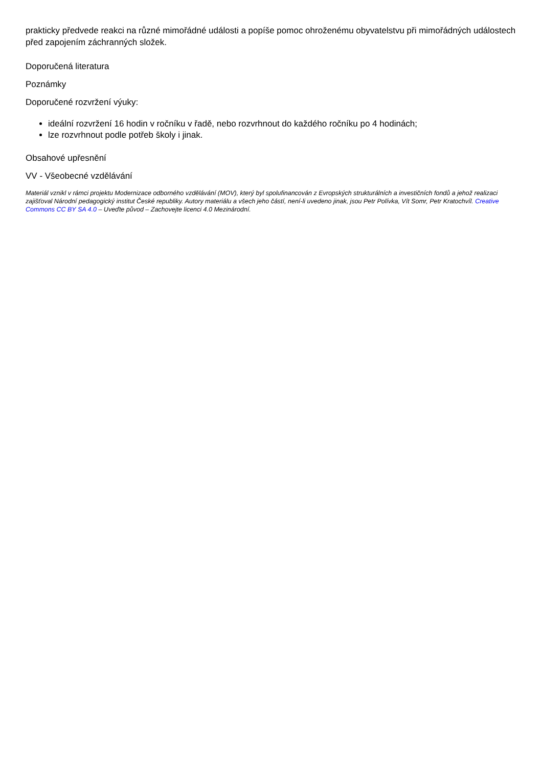prakticky předvede reakci na různé mimořádné události a popíše pomoc ohroženému obyvatelstvu při mimořádných událostech před zapojením záchranných složek.
Doporučená literatura
Poznámky
Doporučené rozvržení výuky:
ideální rozvržení 16 hodin v ročníku v řadě, nebo rozvrhnout do každého ročníku po 4 hodinách;
lze rozvrhnout podle potřeb školy i jinak.
Obsahové upřesnění
VV - Všeobecné vzdělávání
Materiál vznikl v rámci projektu Modernizace odborného vzdělávání (MOV), který byl spolufinancován z Evropských strukturálních a investičních fondů a jehož realizaci zajišťoval Národní pedagogický institut České republiky. Autory materiálu a všech jeho částí, není-li uvedeno jinak, jsou Petr Polívka, Vít Somr, Petr Kratochvíl. Creative Commons CC BY SA 4.0 – Uveďte původ – Zachovejte licenci 4.0 Mezinárodní.